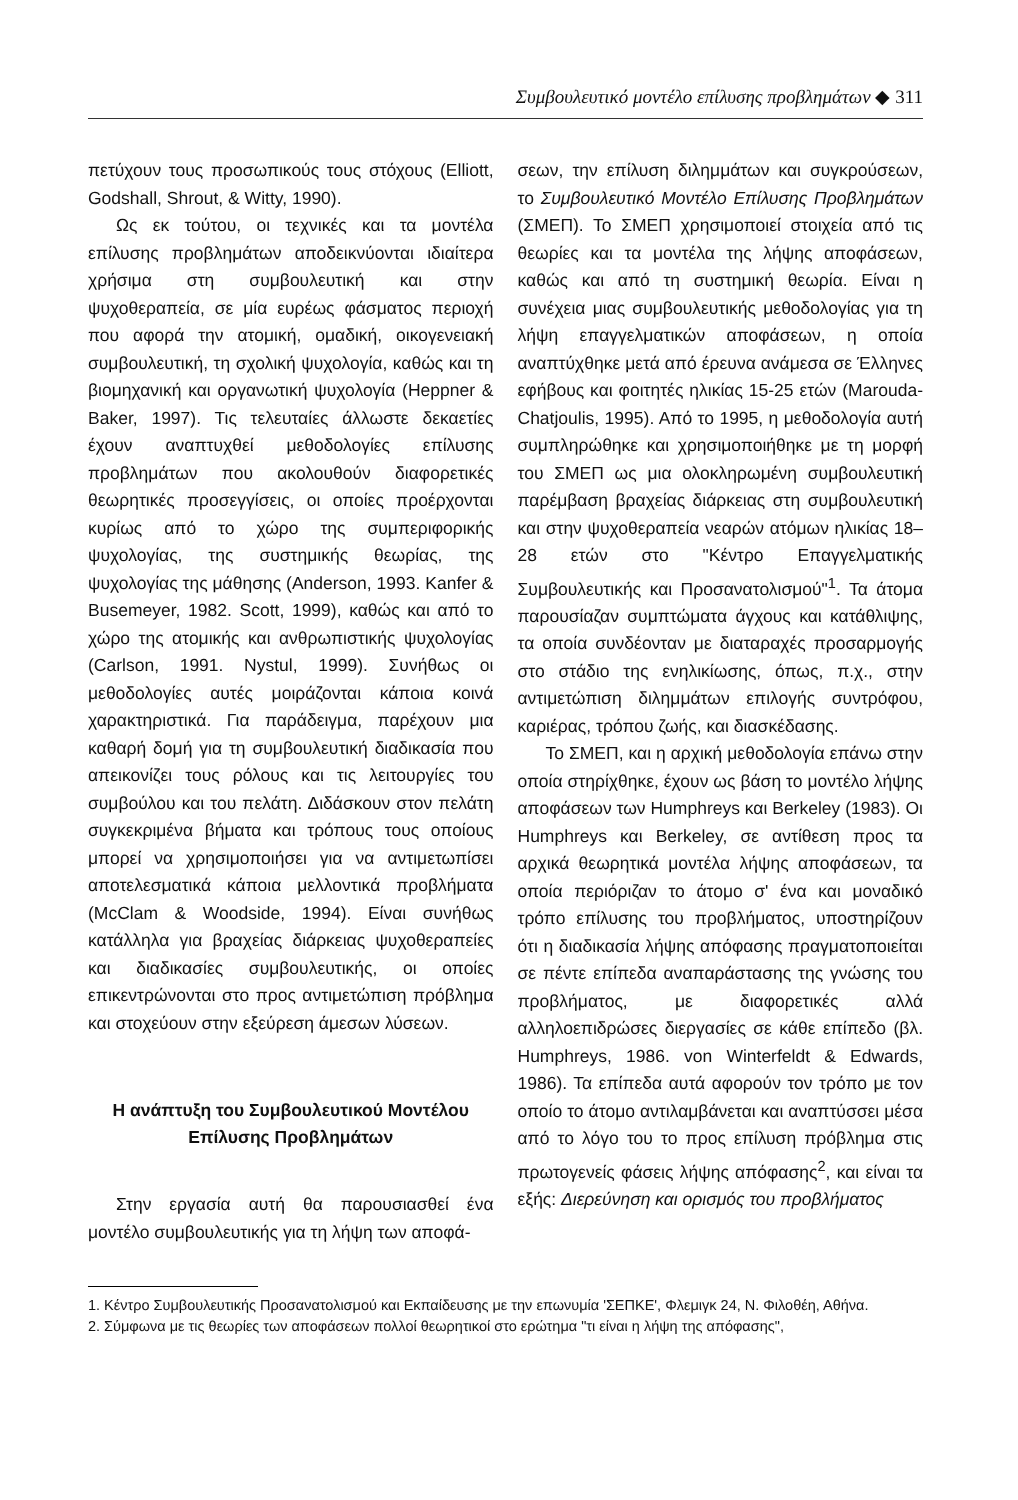Συμβουλευτικό μοντέλο επίλυσης προβλημάτων ◆ 311
πετύχουν τους προσωπικούς τους στόχους (Elliott, Godshall, Shrout, & Witty, 1990).
Ως εκ τούτου, οι τεχνικές και τα μοντέλα επίλυσης προβλημάτων αποδεικνύονται ιδιαίτερα χρήσιμα στη συμβουλευτική και στην ψυχοθεραπεία, σε μία ευρέως φάσματος περιοχή που αφορά την ατομική, ομαδική, οικογενειακή συμβουλευτική, τη σχολική ψυχολογία, καθώς και τη βιομηχανική και οργανωτική ψυχολογία (Heppner & Baker, 1997). Τις τελευταίες άλλωστε δεκαετίες έχουν αναπτυχθεί μεθοδολογίες επίλυσης προβλημάτων που ακολουθούν διαφορετικές θεωρητικές προσεγγίσεις, οι οποίες προέρχονται κυρίως από το χώρο της συμπεριφορικής ψυχολογίας, της συστημικής θεωρίας, της ψυχολογίας της μάθησης (Anderson, 1993. Kanfer & Busemeyer, 1982. Scott, 1999), καθώς και από το χώρο της ατομικής και ανθρωπιστικής ψυχολογίας (Carlson, 1991. Nystul, 1999). Συνήθως οι μεθοδολογίες αυτές μοιράζονται κάποια κοινά χαρακτηριστικά. Για παράδειγμα, παρέχουν μια καθαρή δομή για τη συμβουλευτική διαδικασία που απεικονίζει τους ρόλους και τις λειτουργίες του συμβούλου και του πελάτη. Διδάσκουν στον πελάτη συγκεκριμένα βήματα και τρόπους τους οποίους μπορεί να χρησιμοποιήσει για να αντιμετωπίσει αποτελεσματικά κάποια μελλοντικά προβλήματα (McClam & Woodside, 1994). Είναι συνήθως κατάλληλα για βραχείας διάρκειας ψυχοθεραπείες και διαδικασίες συμβουλευτικής, οι οποίες επικεντρώνονται στο προς αντιμετώπιση πρόβλημα και στοχεύουν στην εξεύρεση άμεσων λύσεων.
Η ανάπτυξη του Συμβουλευτικού Μοντέλου
Επίλυσης Προβλημάτων
Στην εργασία αυτή θα παρουσιασθεί ένα μοντέλο συμβουλευτικής για τη λήψη των αποφά-
σεων, την επίλυση διλημμάτων και συγκρούσεων, το Συμβουλευτικό Μοντέλο Επίλυσης Προβλημάτων (ΣΜΕΠ). Το ΣΜΕΠ χρησιμοποιεί στοιχεία από τις θεωρίες και τα μοντέλα της λήψης αποφάσεων, καθώς και από τη συστημική θεωρία. Είναι η συνέχεια μιας συμβουλευτικής μεθοδολογίας για τη λήψη επαγγελματικών αποφάσεων, η οποία αναπτύχθηκε μετά από έρευνα ανάμεσα σε Έλληνες εφήβους και φοιτητές ηλικίας 15-25 ετών (Marouda-Chatjoulis, 1995). Από το 1995, η μεθοδολογία αυτή συμπληρώθηκε και χρησιμοποιήθηκε με τη μορφή του ΣΜΕΠ ως μια ολοκληρωμένη συμβουλευτική παρέμβαση βραχείας διάρκειας στη συμβουλευτική και στην ψυχοθεραπεία νεαρών ατόμων ηλικίας 18–28 ετών στο "Κέντρο Επαγγελματικής Συμβουλευτικής και Προσανατολισμού"<sup>1</sup>. Τα άτομα παρουσίαζαν συμπτώματα άγχους και κατάθλιψης, τα οποία συνδέονταν με διαταραχές προσαρμογής στο στάδιο της ενηλικίωσης, όπως, π.χ., στην αντιμετώπιση διλημμάτων επιλογής συντρόφου, καριέρας, τρόπου ζωής, και διασκέδασης.
Το ΣΜΕΠ, και η αρχική μεθοδολογία επάνω στην οποία στηρίχθηκε, έχουν ως βάση το μοντέλο λήψης αποφάσεων των Humphreys και Berkeley (1983). Οι Humphreys και Berkeley, σε αντίθεση προς τα αρχικά θεωρητικά μοντέλα λήψης αποφάσεων, τα οποία περιόριζαν το άτομο σ' ένα και μοναδικό τρόπο επίλυσης του προβλήματος, υποστηρίζουν ότι η διαδικασία λήψης απόφασης πραγματοποιείται σε πέντε επίπεδα αναπαράστασης της γνώσης του προβλήματος, με διαφορετικές αλλά αλληλοεπιδρώσες διεργασίες σε κάθε επίπεδο (βλ. Humphreys, 1986. von Winterfeldt & Edwards, 1986). Τα επίπεδα αυτά αφορούν τον τρόπο με τον οποίο το άτομο αντιλαμβάνεται και αναπτύσσει μέσα από το λόγο του το προς επίλυση πρόβλημα στις πρωτογενείς φάσεις λήψης απόφασης<sup>2</sup>, και είναι τα εξής: Διερεύνηση και ορισμός του προβλήματος
1. Κέντρο Συμβουλευτικής Προσανατολισμού και Εκπαίδευσης με την επωνυμία 'ΣΕΠΚΕ', Φλεμιγκ 24, Ν. Φιλοθέη, Αθήνα.
2. Σύμφωνα με τις θεωρίες των αποφάσεων πολλοί θεωρητικοί στο ερώτημα "τι είναι η λήψη της απόφασης",